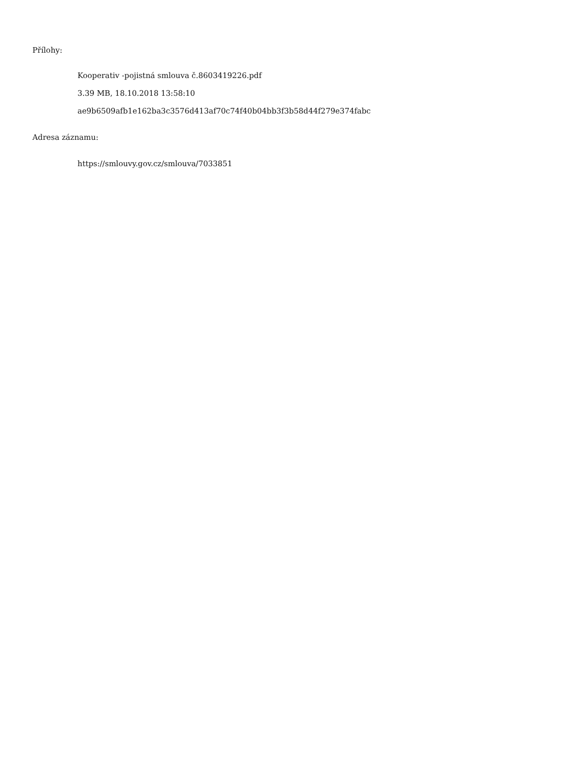Přílohy:
Kooperativ -pojistná smlouva č.8603419226.pdf
3.39 MB, 18.10.2018 13:58:10
ae9b6509afb1e162ba3c3576d413af70c74f40b04bb3f3b58d44f279e374fabc
Adresa záznamu:
https://smlouvy.gov.cz/smlouva/7033851